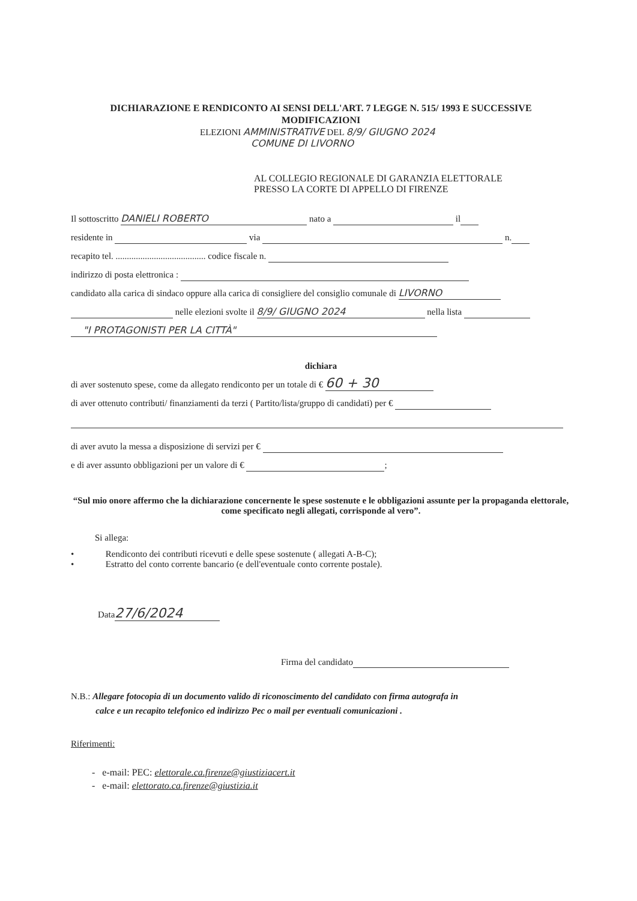DICHIARAZIONE E RENDICONTO AI SENSI DELL'ART. 7 LEGGE N. 515/ 1993 E SUCCESSIVE
MODIFICAZIONI
ELEZIONI AMMINISTRATIVE DEL 8/9/ GIUGNO 2024
COMUNE DI LIVORNO
AL COLLEGIO REGIONALE DI GARANZIA ELETTORALE
PRESSO LA CORTE DI APPELLO DI FIRENZE
Il sottoscritto DANIELI ROBERTO nato a il
residente in via n.
recapito tel. ........................................ codice fiscale n.
indirizzo di posta elettronica :
candidato alla carica di sindaco oppure alla carica di consigliere del consiglio comunale di LIVORNO
nelle elezioni svolte il 8/9/ GIUGNO 2024 nella lista
"I PROTAGONISTI PER LA CITTÀ"
dichiara
di aver sostenuto spese, come da allegato rendiconto per un totale di € 60 + 30
di aver ottenuto contributi/ finanziamenti da terzi ( Partito/lista/gruppo di candidati) per €
di aver avuto la messa a disposizione di servizi per €
e di aver assunto obbligazioni per un valore di € ;
“Sul mio onore affermo che la dichiarazione concernente le spese sostenute e le obbligazioni assunte per la propaganda elettorale, come specificato negli allegati, corrisponde al vero”.
Si allega:
• Rendiconto dei contributi ricevuti e delle spese sostenute ( allegati A-B-C);
• Estratto del conto corrente bancario (e dell'eventuale conto corrente postale).
Data 27/6/2024
Firma del candidato
N.B.: Allegare fotocopia di un documento valido di riconoscimento del candidato con firma autografa in
calce e un recapito telefonico ed indirizzo Pec o mail per eventuali comunicazioni .
Riferimenti:
- e-mail: PEC: elettorale.ca.firenze@giustiziacert.it
- e-mail: elettorato.ca.firenze@giustizia.it